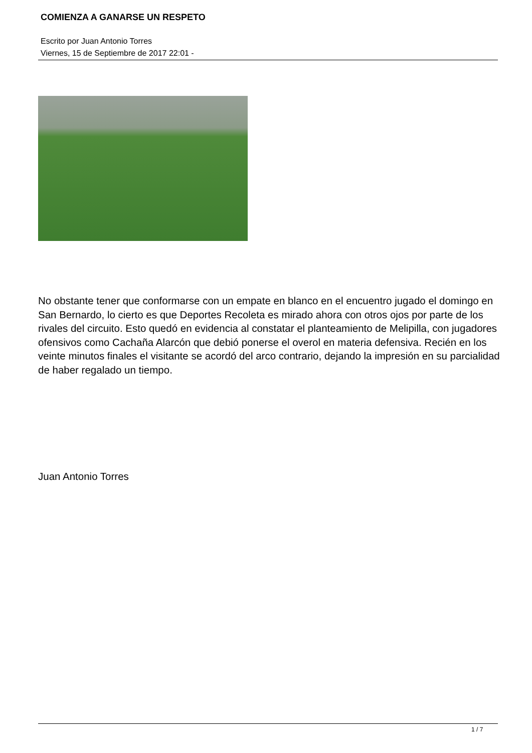COMIENZA A GANARSE UN RESPETO
Escrito por Juan Antonio Torres
Viernes, 15 de Septiembre de 2017 22:01 -
No obstante tener que conformarse con un empate en blanco en el encuentro jugado el domingo en San Bernardo, lo cierto es que Deportes Recoleta es mirado ahora con otros ojos por parte de los rivales del circuito. Esto quedó en evidencia al constatar el planteamiento de Melipilla, con jugadores ofensivos como Cachaña Alarcón que debió ponerse el overol en materia defensiva. Recién en los veinte minutos finales el visitante se acordó del arco contrario, dejando la impresión en su parcialidad de haber regalado un tiempo.
Juan Antonio Torres
1 / 7